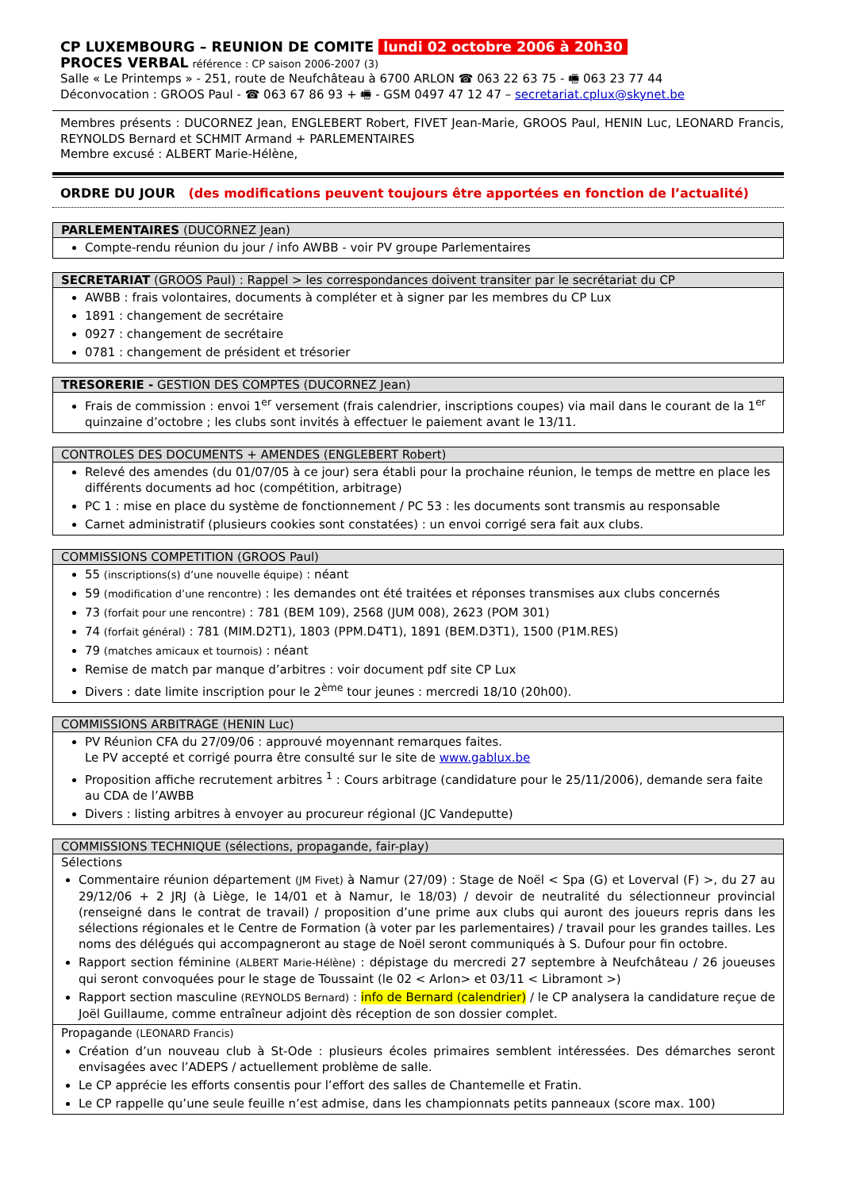CP LUXEMBOURG – REUNION DE COMITE lundi 02 octobre 2006 à 20h30
PROCES VERBAL référence : CP saison 2006-2007 (3)
Salle « Le Printemps » - 251, route de Neufchâteau à 6700 ARLON ☎ 063 22 63 75 - 🖷 063 23 77 44
Déconvocation : GROOS Paul - ☎ 063 67 86 93 + 🖷 - GSM 0497 47 12 47 – secretariat.cplux@skynet.be
Membres présents : DUCORNEZ Jean, ENGLEBERT Robert, FIVET Jean-Marie, GROOS Paul, HENIN Luc, LEONARD Francis, REYNOLDS Bernard et SCHMIT Armand + PARLEMENTAIRES
Membre excusé : ALBERT Marie-Hélène,
ORDRE DU JOUR (des modifications peuvent toujours être apportées en fonction de l’actualité)
| PARLEMENTAIRES (DUCORNEZ Jean) |
| --- |
| Compte-rendu réunion du jour / info AWBB - voir PV groupe Parlementaires |
| SECRETARIAT (GROOS Paul) : Rappel > les correspondances doivent transiter par le secrétariat du CP |
| --- |
| AWBB : frais volontaires, documents à compléter et à signer par les membres du CP Lux 1891 : changement de secrétaire 0927 : changement de secrétaire 0781 : changement de président et trésorier |
| TRESORERIE - GESTION DES COMPTES (DUCORNEZ Jean) |
| --- |
| Frais de commission : envoi 1<sup>er</sup> versement (frais calendrier, inscriptions coupes) via mail dans le courant de la 1<sup>er</sup> quinzaine d’octobre ; les clubs sont invités à effectuer le paiement avant le 13/11. |
| CONTROLES DES DOCUMENTS + AMENDES (ENGLEBERT Robert) |
| --- |
| Relevé des amendes (du 01/07/05 à ce jour) sera établi pour la prochaine réunion, le temps de mettre en place les différents documents ad hoc (compétition, arbitrage) PC 1 : mise en place du système de fonctionnement / PC 53 : les documents sont transmis au responsable Carnet administratif (plusieurs cookies sont constatées) : un envoi corrigé sera fait aux clubs. |
| COMMISSIONS COMPETITION (GROOS Paul) |
| --- |
| 55 (inscriptions(s) d’une nouvelle équipe) : néant 59 (modification d’une rencontre) : les demandes ont été traitées et réponses transmises aux clubs concernés 73 (forfait pour une rencontre) : 781 (BEM 109), 2568 (JUM 008), 2623 (POM 301) 74 (forfait général) : 781 (MIM.D2T1), 1803 (PPM.D4T1), 1891 (BEM.D3T1), 1500 (P1M.RES) 79 (matches amicaux et tournois) : néant Remise de match par manque d’arbitres : voir document pdf site CP Lux Divers : date limite inscription pour le 2<sup>ème</sup> tour jeunes : mercredi 18/10 (20h00). |
| COMMISSIONS ARBITRAGE (HENIN Luc) |
| --- |
| PV Réunion CFA du 27/09/06 : approuvé moyennant remarques faites. Le PV accepté et corrigé pourra être consulté sur le site de www.gablux.be Proposition affiche recrutement arbitres <sup>1</sup> : Cours arbitrage (candidature pour le 25/11/2006), demande sera faite au CDA de l’AWBB Divers : listing arbitres à envoyer au procureur régional (JC Vandeputte) |
| COMMISSIONS TECHNIQUE (sélections, propagande, fair-play) |
| --- |
| Sélections Commentaire réunion département (JM Fivet) à Namur (27/09) : Stage de Noël < Spa (G) et Loverval (F) >, du 27 au 29/12/06 + 2 JRJ (à Liège, le 14/01 et à Namur, le 18/03) / devoir de neutralité du sélectionneur provincial (renseigné dans le contrat de travail) / proposition d’une prime aux clubs qui auront des joueurs repris dans les sélections régionales et le Centre de Formation (à voter par les parlementaires) / travail pour les grandes tailles. Les noms des délégués qui accompagneront au stage de Noël seront communiqués à S. Dufour pour fin octobre. Rapport section féminine (ALBERT Marie-Hélène) : dépistage du mercredi 27 septembre à Neufchâteau / 26 joueuses qui seront convoquées pour le stage de Toussaint (le 02 < Arlon> et 03/11 < Libramont >) Rapport section masculine (REYNOLDS Bernard) : info de Bernard (calendrier) / le CP analysera la candidature reçue de Joël Guillaume, comme entraîneur adjoint dès réception de son dossier complet. |
| Propagande (LEONARD Francis) Création d’un nouveau club à St-Ode : plusieurs écoles primaires semblent intéressées. Des démarches seront envisagées avec l’ADEPS / actuellement problème de salle. Le CP apprécie les efforts consentis pour l’effort des salles de Chantemelle et Fratin. Le CP rappelle qu’une seule feuille n’est admise, dans les championnats petits panneaux (score max. 100) |